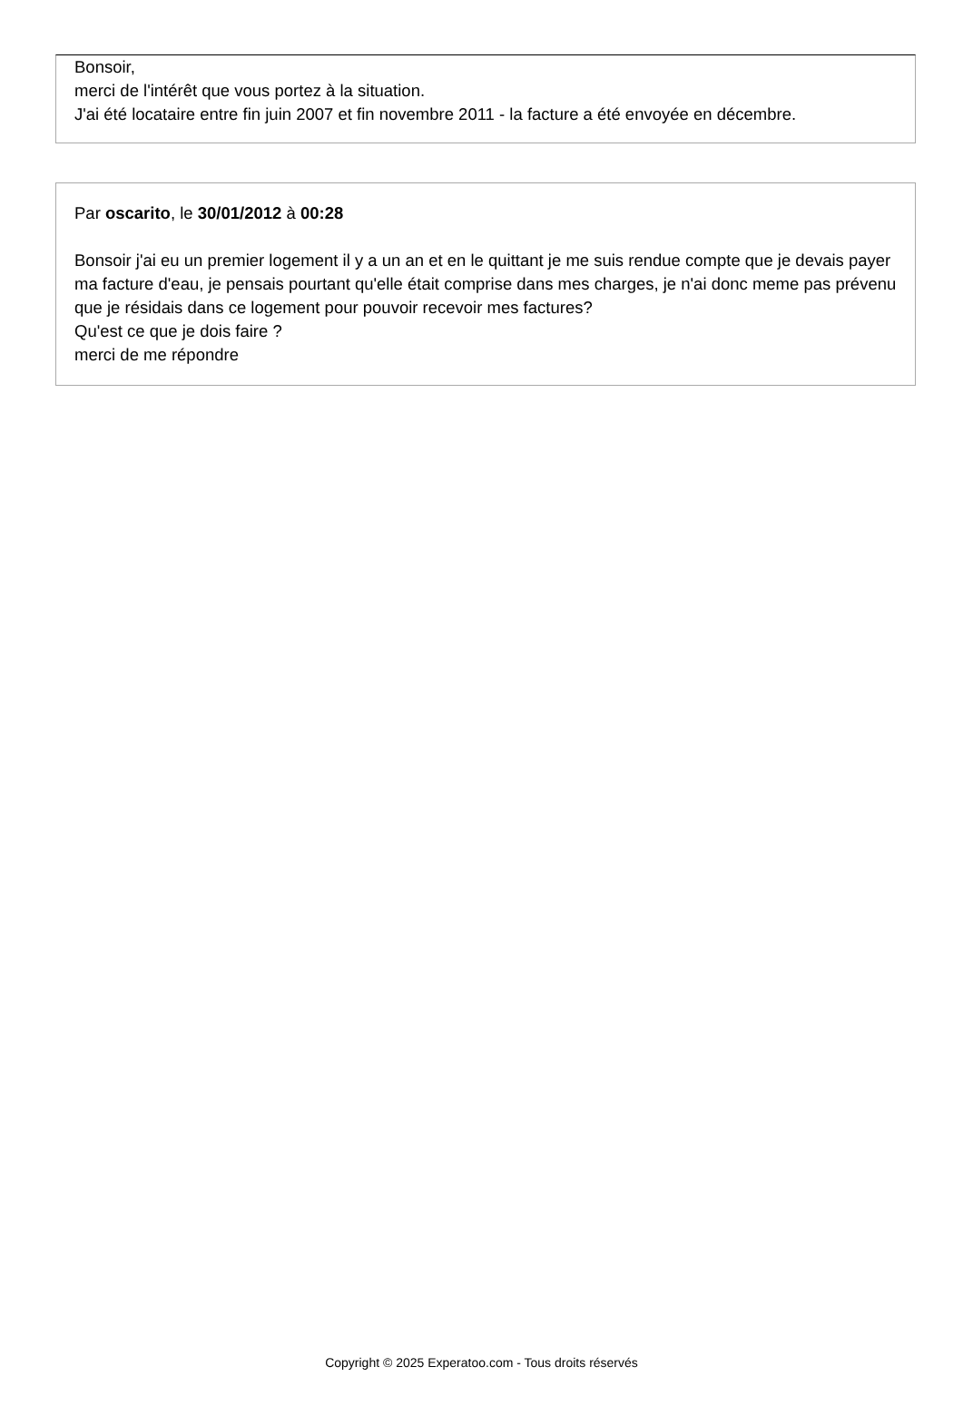Bonsoir,
merci de l'intérêt que vous portez à la situation.
J'ai été locataire entre fin juin 2007 et fin novembre 2011 - la facture a été envoyée en décembre.
Par oscarito, le 30/01/2012 à 00:28
Bonsoir j'ai eu un premier logement il y a un an et en le quittant je me suis rendue compte que je devais payer ma facture d'eau, je pensais pourtant qu'elle était comprise dans mes charges, je n'ai donc meme pas prévenu que je résidais dans ce logement pour pouvoir recevoir mes factures?
Qu'est ce que je dois faire ?
merci de me répondre
Copyright © 2025 Experatoo.com - Tous droits réservés